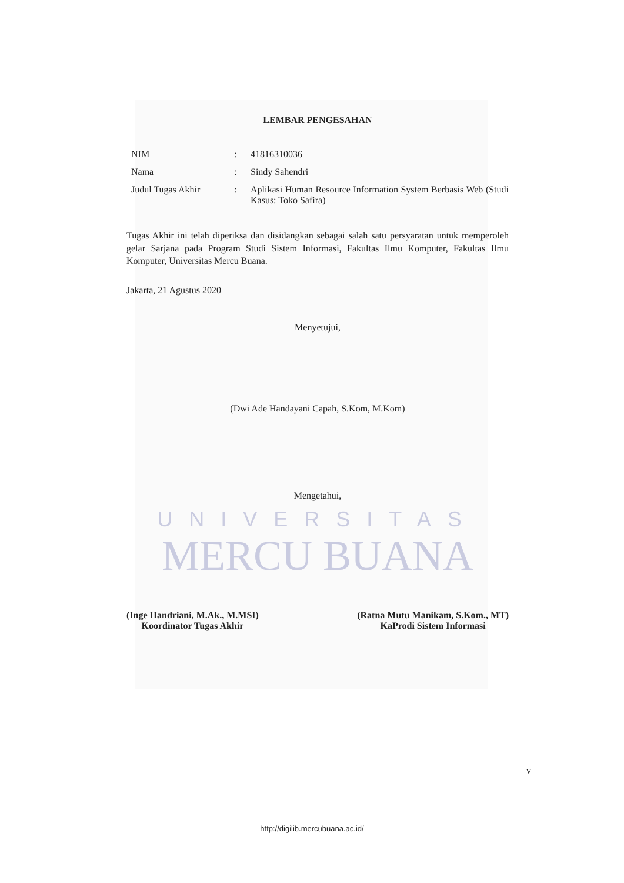LEMBAR PENGESAHAN
NIM : 41816310036
Nama : Sindy Sahendri
Judul Tugas Akhir : Aplikasi Human Resource Information System Berbasis Web (Studi Kasus: Toko Safira)
Tugas Akhir ini telah diperiksa dan disidangkan sebagai salah satu persyaratan untuk memperoleh gelar Sarjana pada Program Studi Sistem Informasi, Fakultas Ilmu Komputer, Fakultas Ilmu Komputer, Universitas Mercu Buana.
Jakarta, 21 Agustus 2020
Menyetujui,
(Dwi Ade Handayani Capah, S.Kom, M.Kom)
Mengetahui,
UNIVERSITAS
MERCU BUANA
(Inge Handriani, M.Ak., M.MSI)
Koordinator Tugas Akhir
(Ratna Mutu Manikam, S.Kom., MT)
KaProdi Sistem Informasi
v
http://digilib.mercubuana.ac.id/